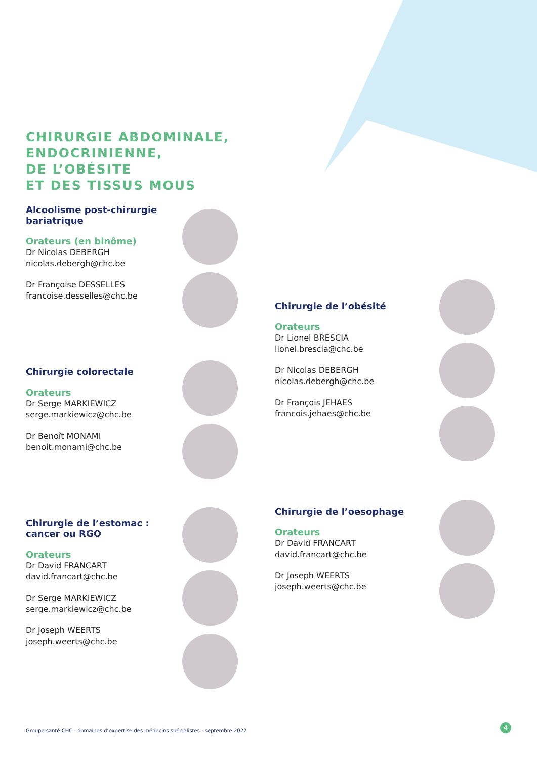CHIRURGIE ABDOMINALE,
ENDOCRINIENNE,
DE L’OBÉSITE
ET DES TISSUS MOUS
Alcoolisme post-chirurgie bariatrique
Orateurs (en binôme)
Dr Nicolas DEBERGH
nicolas.debergh@chc.be
Dr Françoise DESSELLES
francoise.desselles@chc.be
Chirurgie colorectale
Orateurs
Dr Serge MARKIEWICZ
serge.markiewicz@chc.be
Dr Benoît MONAMI
benoit.monami@chc.be
Chirurgie de l’estomac : cancer ou RGO
Orateurs
Dr David FRANCART
david.francart@chc.be
Dr Serge MARKIEWICZ
serge.markiewicz@chc.be
Dr Joseph WEERTS
joseph.weerts@chc.be
Chirurgie de l’obésité
Orateurs
Dr Lionel BRESCIA
lionel.brescia@chc.be
Dr Nicolas DEBERGH
nicolas.debergh@chc.be
Dr François JEHAES
francois.jehaes@chc.be
Chirurgie de l’oesophage
Orateurs
Dr David FRANCART
david.francart@chc.be
Dr Joseph WEERTS
joseph.weerts@chc.be
Groupe santé CHC - domaines d’expertise des médecins spécialistes - septembre 2022
4